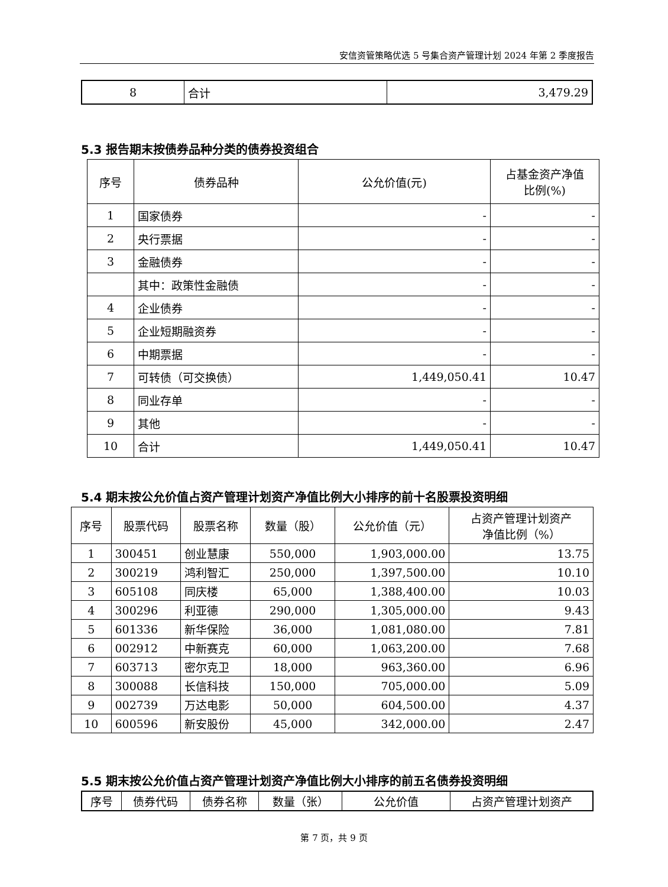安信资管策略优选 5 号集合资产管理计划 2024 年第 2 季度报告
| 8 | 合计 | 3,479.29 |
5.3 报告期末按债券品种分类的债券投资组合
| 序号 | 债券品种 | 公允价值(元) | 占基金资产净值 比例(%) |
| --- | --- | --- | --- |
| 1 | 国家债券 | - | - |
| 2 | 央行票据 | - | - |
| 3 | 金融债券 | - | - |
| | 其中：政策性金融债 | - | - |
| 4 | 企业债券 | - | - |
| 5 | 企业短期融资券 | - | - |
| 6 | 中期票据 | - | - |
| 7 | 可转债（可交换债） | 1,449,050.41 | 10.47 |
| 8 | 同业存单 | - | - |
| 9 | 其他 | - | - |
| 10 | 合计 | 1,449,050.41 | 10.47 |
5.4 期末按公允价值占资产管理计划资产净值比例大小排序的前十名股票投资明细
| 序号 | 股票代码 | 股票名称 | 数量（股） | 公允价值（元） | 占资产管理计划资产 净值比例（%） |
| --- | --- | --- | --- | --- | --- |
| 1 | 300451 | 创业慧康 | 550,000 | 1,903,000.00 | 13.75 |
| 2 | 300219 | 鸿利智汇 | 250,000 | 1,397,500.00 | 10.10 |
| 3 | 605108 | 同庆楼 | 65,000 | 1,388,400.00 | 10.03 |
| 4 | 300296 | 利亚德 | 290,000 | 1,305,000.00 | 9.43 |
| 5 | 601336 | 新华保险 | 36,000 | 1,081,080.00 | 7.81 |
| 6 | 002912 | 中新赛克 | 60,000 | 1,063,200.00 | 7.68 |
| 7 | 603713 | 密尔克卫 | 18,000 | 963,360.00 | 6.96 |
| 8 | 300088 | 长信科技 | 150,000 | 705,000.00 | 5.09 |
| 9 | 002739 | 万达电影 | 50,000 | 604,500.00 | 4.37 |
| 10 | 600596 | 新安股份 | 45,000 | 342,000.00 | 2.47 |
5.5 期末按公允价值占资产管理计划资产净值比例大小排序的前五名债券投资明细
| 序号 | 债券代码 | 债券名称 | 数量（张） | 公允价值 | 占资产管理计划资产 |
| --- | --- | --- | --- | --- | --- |
第 7 页，共 9 页